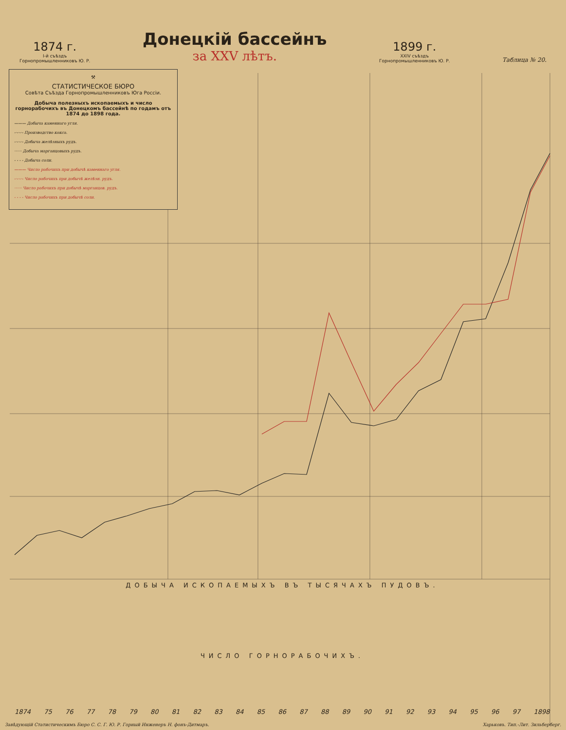1874 г.
I-й съѣздъ
Горнопромышленниковъ Ю. Р.
Донецкій бассейнъ
за XXV лѣтъ.
1899 г.
XXIV съѣздъ
Горнопромышленниковъ Ю. Р.
Таблица № 20.
⚒
СТАТИСТИЧЕСКОЕ БЮРО
Совѣта Съѣзда Горнопромышленниковъ Юга Россіи.
Добыча полезныхъ ископаемыхъ и число горнорабочихъ въ Донецкомъ бассейнѣ по годамъ отъ 1874 до 1898 года.
——— Добыча каменнаго угля.
-·-·-·- Производство кокса.
-·-·-·- Добыча желѣзныхъ рудъ.
······ Добыча марганцовыхъ рудъ.
- - - - Добыча соли.
——— Число рабочихъ при добычѣ каменнаго угля.
-·-·-·- Число рабочихъ при добычѣ желѣзн. рудъ.
······ Число рабочихъ при добычѣ марганцов. рудъ.
- - - - Число рабочихъ при добычѣ соли.
ДОБЫЧА ИСКОПАЕМЫХЪ ВЪ ТЫСЯЧАХЪ ПУДОВЪ.
ЧИСЛО ГОРНОРАБОЧИХЪ.
1874 75 76 77 78 79 80 81 82 83 84 85 86 87 88 89 90 91 92 93 94 95 96 97 1898
Завѣдующій Статистическимъ Бюро С. С. Г. Ю. Р. Горный Инженеръ Н. фонъ-Дитмаръ. Харьковъ. Тип.-Лит. Зильберберг.